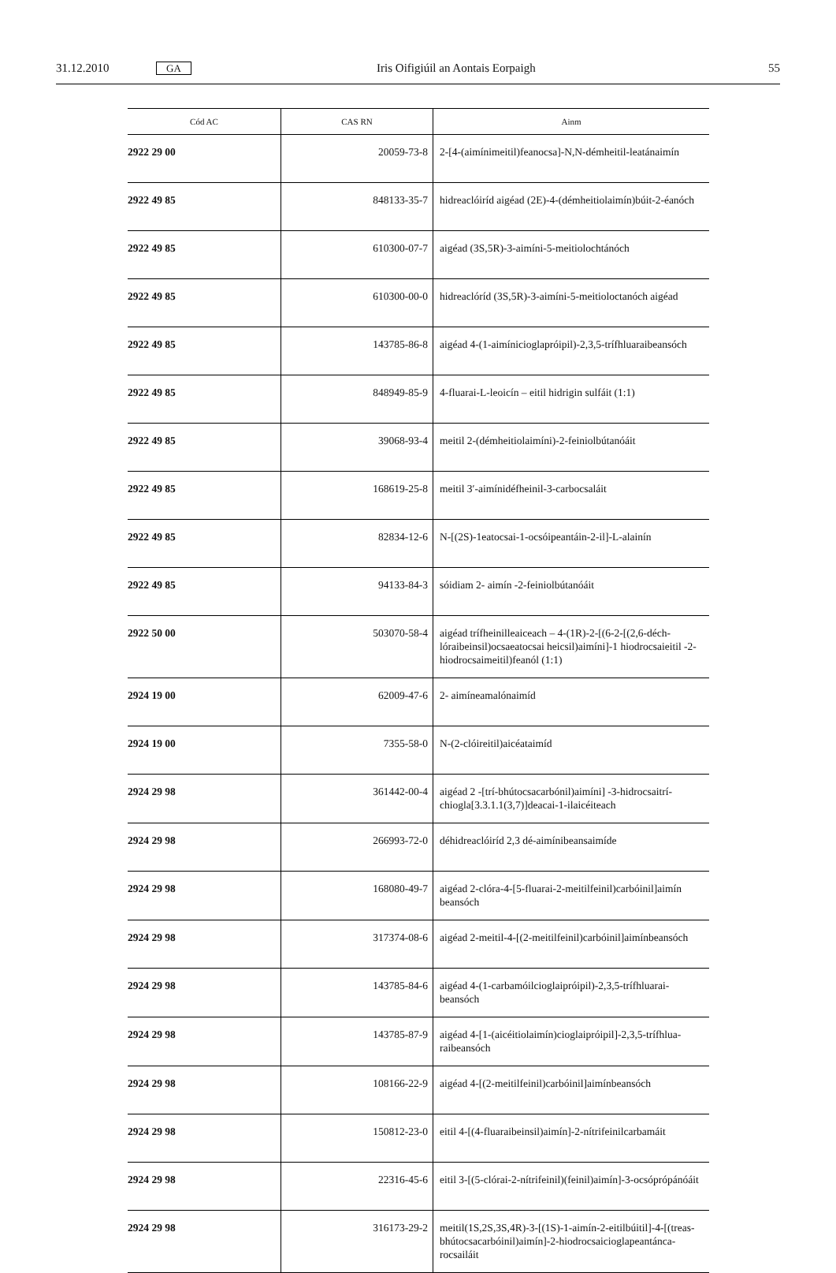31.12.2010 GA Iris Oifigiúil an Aontais Eorpaigh 55
| Cód AC | CAS RN | Ainm |
| --- | --- | --- |
| 2922 29 00 | 20059-73-8 | 2-[4-(aimínimeitil)feanocsa]-N,N-démheitil-leatánaimín |
| 2922 49 85 | 848133-35-7 | hidreaclóiríd aigéad (2E)-4-(démheitiolaimín)búit-2-éanóch |
| 2922 49 85 | 610300-07-7 | aigéad (3S,5R)-3-aimíni-5-meitiolochtánóch |
| 2922 49 85 | 610300-00-0 | hidreaclóríd (3S,5R)-3-aimíni-5-meitioloctanóch aigéad |
| 2922 49 85 | 143785-86-8 | aigéad 4-(1-aimínicioglapróipil)-2,3,5-trífhluaraibeansóch |
| 2922 49 85 | 848949-85-9 | 4-fluarai-L-leoicín – eitil hidrigin sulfáit (1:1) |
| 2922 49 85 | 39068-93-4 | meitil 2-(démheitiolaimíni)-2-feiniolbútanóáit |
| 2922 49 85 | 168619-25-8 | meitil 3′-aimínidéfheinil-3-carbocsaláit |
| 2922 49 85 | 82834-12-6 | N-[(2S)-1eatocsai-1-ocsóipeantáin-2-il]-L-alainín |
| 2922 49 85 | 94133-84-3 | sóidiam 2- aimín -2-feiniolbútanóáit |
| 2922 50 00 | 503070-58-4 | aigéad trífheinilleaiceach – 4-(1R)-2-[(6-2-[(2,6-déch­lóraibeinsil)ocsaeatocsai heicsil)aimíni]-1 hiodrocsaieitil -2-hiodrocsaimeitil)feanól (1:1) |
| 2924 19 00 | 62009-47-6 | 2- aimíneamalónaimíd |
| 2924 19 00 | 7355-58-0 | N-(2-clóireitil)aicéataimíd |
| 2924 29 98 | 361442-00-4 | aigéad 2 -[trí-bhútocsacarbónil)aimíni] -3-hidrocsaitrí­chiogla[3.3.1.1(3,7)]deacai-1-ilaicéiteach |
| 2924 29 98 | 266993-72-0 | déhidreaclóiríd 2,3 dé-aimínibeansaimíde |
| 2924 29 98 | 168080-49-7 | aigéad 2-clóra-4-[5-fluarai-2-meitilfeinil)carbóinil]aimín beansóch |
| 2924 29 98 | 317374-08-6 | aigéad 2-meitil-4-[(2-meitilfeinil)carbóinil]aimínbeansóch |
| 2924 29 98 | 143785-84-6 | aigéad 4-(1-carbamóilcioglaipróipil)-2,3,5-trífhluarai­beansóch |
| 2924 29 98 | 143785-87-9 | aigéad 4-[1-(aicéitiolaimín)cioglaipróipil]-2,3,5-trífhlua­raibeansóch |
| 2924 29 98 | 108166-22-9 | aigéad 4-[(2-meitilfeinil)carbóinil]aimínbeansóch |
| 2924 29 98 | 150812-23-0 | eitil 4-[(4-fluaraibeinsil)aimín]-2-nítrifeinilcarbamáit |
| 2924 29 98 | 22316-45-6 | eitil 3-[(5-clórai-2-nítrifeinil)(feinil)aimín]-3-ocsópró­pánóáit |
| 2924 29 98 | 316173-29-2 | meitil(1S,2S,3S,4R)-3-[(1S)-1-aimín-2-eitilbúitil]-4-[(treas-bhútocsacarbóinil)aimín]-2-hiodrocsaicioglapeantánca­rocsailáit |